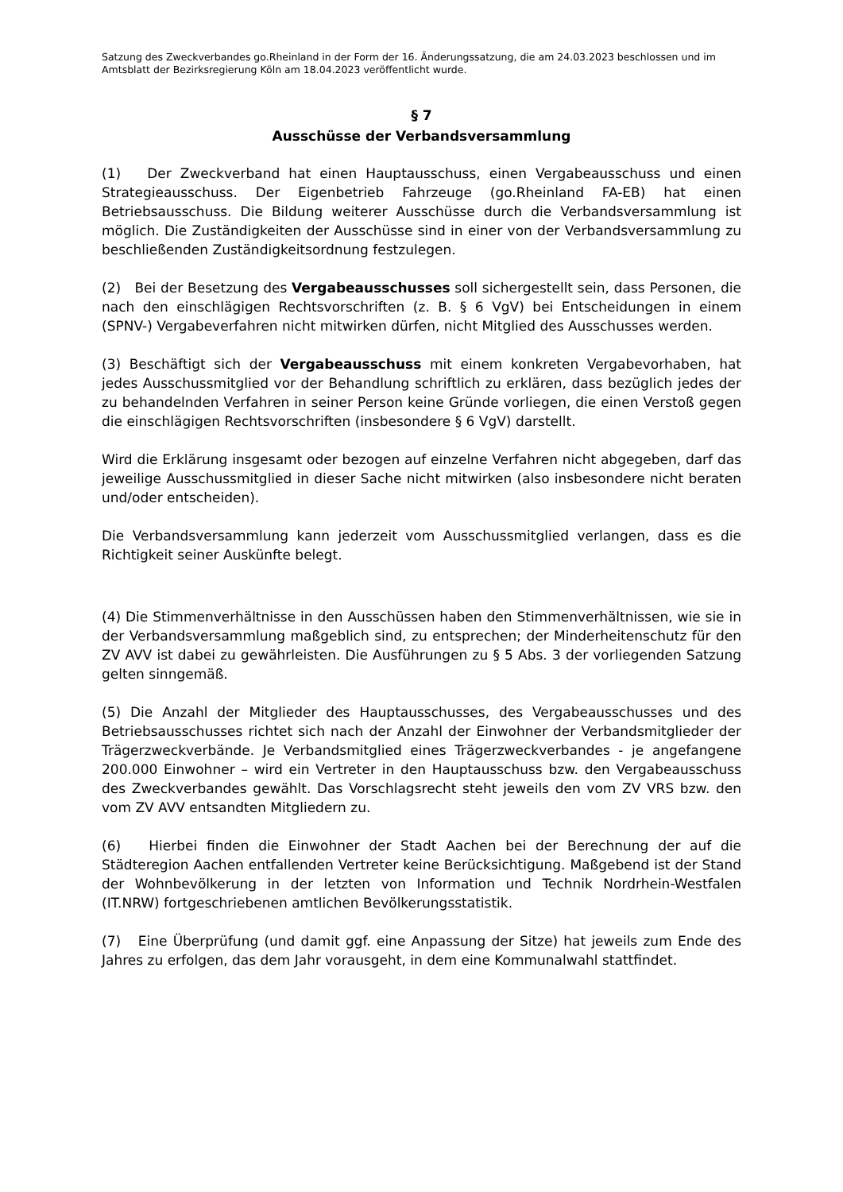Satzung des Zweckverbandes go.Rheinland in der Form der 16. Änderungssatzung, die am 24.03.2023 beschlossen und im Amtsblatt der Bezirksregierung Köln am 18.04.2023 veröffentlicht wurde.
§ 7
Ausschüsse der Verbandsversammlung
(1) Der Zweckverband hat einen Hauptausschuss, einen Vergabeausschuss und einen Strategieausschuss. Der Eigenbetrieb Fahrzeuge (go.Rheinland FA-EB) hat einen Betriebsausschuss. Die Bildung weiterer Ausschüsse durch die Verbandsversammlung ist möglich. Die Zuständigkeiten der Ausschüsse sind in einer von der Verbandsversammlung zu beschließenden Zuständigkeitsordnung festzulegen.
(2) Bei der Besetzung des Vergabeausschusses soll sichergestellt sein, dass Personen, die nach den einschlägigen Rechtsvorschriften (z. B. § 6 VgV) bei Entscheidungen in einem (SPNV-) Vergabeverfahren nicht mitwirken dürfen, nicht Mitglied des Ausschusses werden.
(3) Beschäftigt sich der Vergabeausschuss mit einem konkreten Vergabevorhaben, hat jedes Ausschussmitglied vor der Behandlung schriftlich zu erklären, dass bezüglich jedes der zu behandelnden Verfahren in seiner Person keine Gründe vorliegen, die einen Verstoß gegen die einschlägigen Rechtsvorschriften (insbesondere § 6 VgV) darstellt.
Wird die Erklärung insgesamt oder bezogen auf einzelne Verfahren nicht abgegeben, darf das jeweilige Ausschussmitglied in dieser Sache nicht mitwirken (also insbesondere nicht beraten und/oder entscheiden).
Die Verbandsversammlung kann jederzeit vom Ausschussmitglied verlangen, dass es die Richtigkeit seiner Auskünfte belegt.
(4) Die Stimmenverhältnisse in den Ausschüssen haben den Stimmenverhältnissen, wie sie in der Verbandsversammlung maßgeblich sind, zu entsprechen; der Minderheitenschutz für den ZV AVV ist dabei zu gewährleisten. Die Ausführungen zu § 5 Abs. 3 der vorliegenden Satzung gelten sinngemäß.
(5) Die Anzahl der Mitglieder des Hauptausschusses, des Vergabeausschusses und des Betriebsausschusses richtet sich nach der Anzahl der Einwohner der Verbandsmitglieder der Trägerzweckverbände. Je Verbandsmitglied eines Trägerzweckverbandes - je angefangene 200.000 Einwohner – wird ein Vertreter in den Hauptausschuss bzw. den Vergabeausschuss des Zweckverbandes gewählt. Das Vorschlagsrecht steht jeweils den vom ZV VRS bzw. den vom ZV AVV entsandten Mitgliedern zu.
(6) Hierbei finden die Einwohner der Stadt Aachen bei der Berechnung der auf die Städteregion Aachen entfallenden Vertreter keine Berücksichtigung. Maßgebend ist der Stand der Wohnbevölkerung in der letzten von Information und Technik Nordrhein-Westfalen (IT.NRW) fortgeschriebenen amtlichen Bevölkerungsstatistik.
(7) Eine Überprüfung (und damit ggf. eine Anpassung der Sitze) hat jeweils zum Ende des Jahres zu erfolgen, das dem Jahr vorausgeht, in dem eine Kommunalwahl stattfindet.